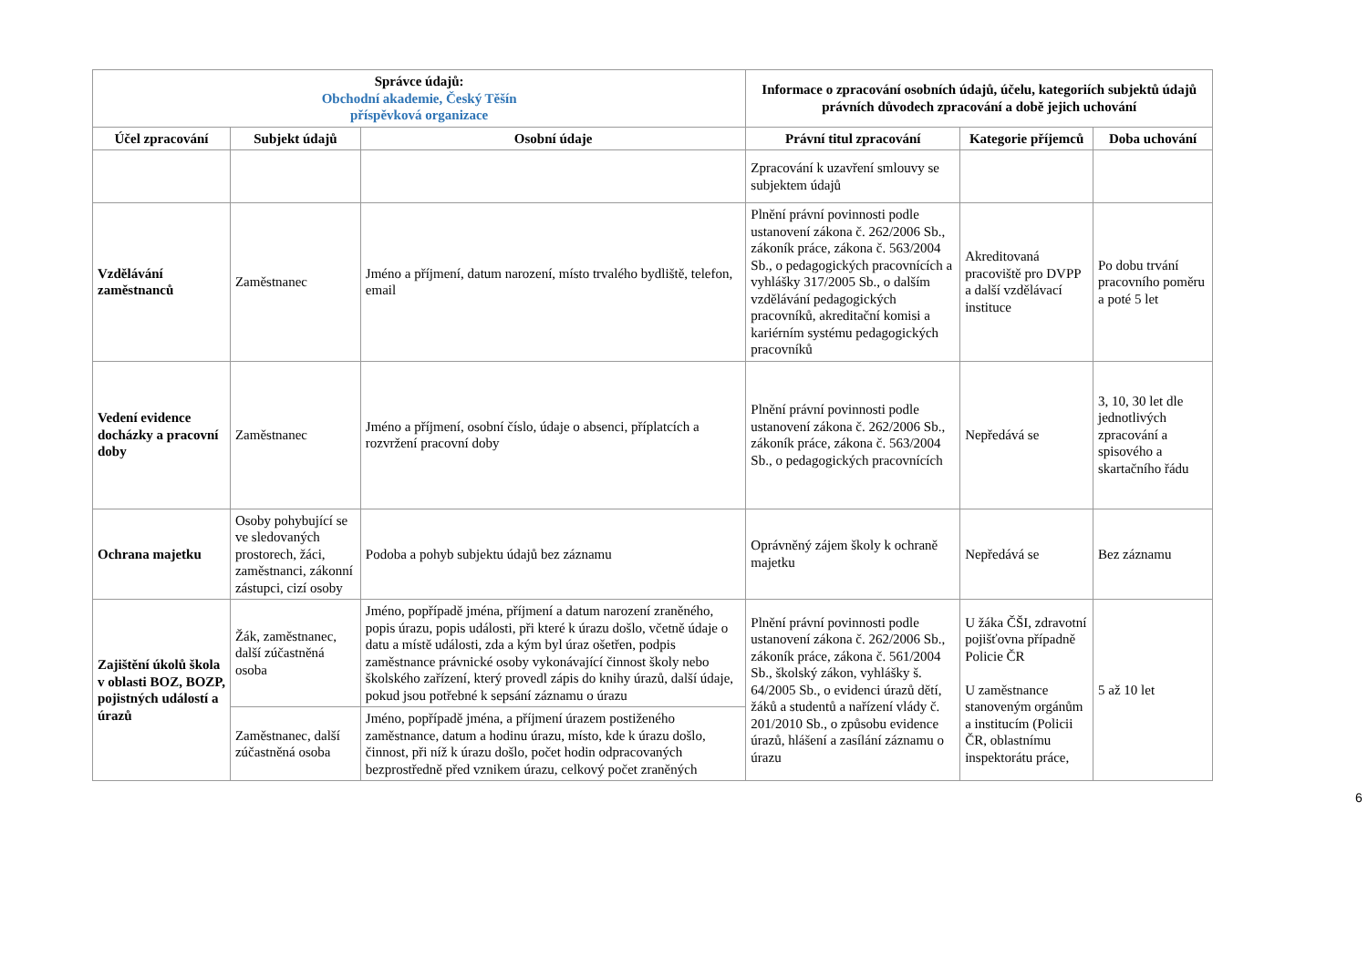| Správce údajů: Obchodní akademie, Český Těšín příspěvková organizace | | | Informace o zpracování osobních údajů, účelu, kategoriích subjektů údajů právních důvodech zpracování a době jejich uchování | | |
| --- | --- | --- | --- | --- | --- |
| Účel zpracování | Subjekt údajů | Osobní údaje | Právní titul zpracování | Kategorie příjemců | Doba uchování |
| | | | Zpracování k uzavření smlouvy se subjektem údajů | | |
| Vzdělávání zaměstnanců | Zaměstnanec | Jméno a příjmení, datum narození, místo trvalého bydliště, telefon, email | Plnění právní povinnosti podle ustanovení zákona č. 262/2006 Sb., zákoník práce, zákona č. 563/2004 Sb., o pedagogických pracovnících a vyhlášky 317/2005 Sb., o dalším vzdělávání pedagogických pracovníků, akreditační komisi a kariérním systému pedagogických pracovníků | Akreditovaná pracoviště pro DVPP a další vzdělávací instituce | Po dobu trvání pracovního poměru a poté 5 let |
| Vedení evidence docházky a pracovní doby | Zaměstnanec | Jméno a příjmení, osobní číslo, údaje o absenci, příplatcích a rozvržení pracovní doby | Plnění právní povinnosti podle ustanovení zákona č. 262/2006 Sb., zákoník práce, zákona č. 563/2004 Sb., o pedagogických pracovnících | Nepředává se | 3, 10, 30 let dle jednotlivých zpracování a spisového a skartačního řádu |
| Ochrana majetku | Osoby pohybující se ve sledovaných prostorech, žáci, zaměstnanci, zákonní zástupci, cizí osoby | Podoba a pohyb subjektu údajů bez záznamu | Oprávněný zájem školy k ochraně majetku | Nepředává se | Bez záznamu |
| Zajištění úkolů škola v oblasti BOZ, BOZP, pojistných událostí a úrazů | Žák, zaměstnanec, další zúčastněná osoba | Jméno, popřípadě jména, příjmení a datum narození zraněného, popis úrazu, popis události, při které k úrazu došlo, včetně údaje o datu a místě události, zda a kým byl úraz ošetřen, podpis zaměstnance právnické osoby vykonávající činnost školy nebo školského zařízení, který provedl zápis do knihy úrazů, další údaje, pokud jsou potřebné k sepsání záznamu o úrazu | Plnění právní povinnosti podle ustanovení zákona č. 262/2006 Sb., zákoník práce, zákona č. 561/2004 Sb., školský zákon, vyhlášky š. 64/2005 Sb., o evidenci úrazů dětí, žáků a studentů a nařízení vlády č. 201/2010 Sb., o způsobu evidence úrazů, hlášení a zasílání záznamu o úrazu | U žáka ČŠI, zdravotní pojišťovna případně Policie ČR U zaměstnance stanoveným orgánům a institucím (Policii ČR, oblastnímu inspektorátu práce, | 5 až 10 let |
| | Zaměstnanec, další zúčastněná osoba | Jméno, popřípadě jména, a příjmení úrazem postiženého zaměstnance, datum a hodinu úrazu, místo, kde k úrazu došlo, činnost, při níž k úrazu došlo, počet hodin odpracovaných bezprostředně před vznikem úrazu, celkový počet zraněných | | | |
6